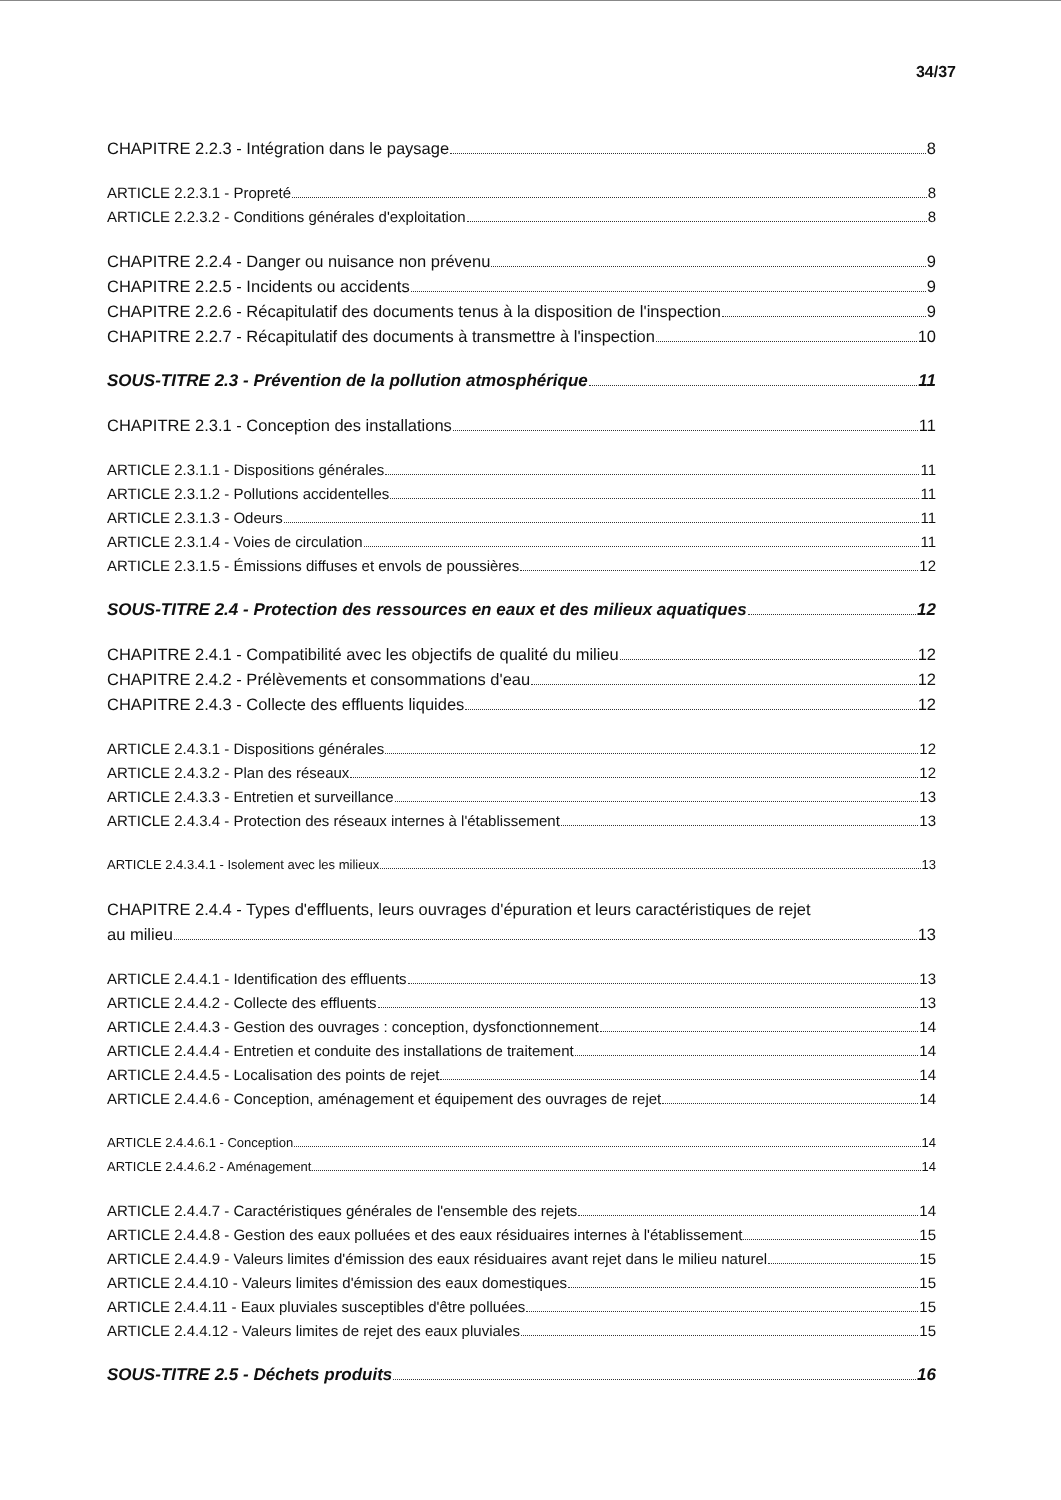34/37
CHAPITRE 2.2.3 - Intégration dans le paysage 8
ARTICLE 2.2.3.1 - Propreté 8
ARTICLE 2.2.3.2 - Conditions générales d'exploitation 8
CHAPITRE 2.2.4 - Danger ou nuisance non prévenu 9
CHAPITRE 2.2.5 - Incidents ou accidents 9
CHAPITRE 2.2.6 - Récapitulatif des documents tenus à la disposition de l'inspection 9
CHAPITRE 2.2.7 - Récapitulatif des documents à transmettre à l'inspection 10
SOUS-TITRE 2.3 - Prévention de la pollution atmosphérique 11
CHAPITRE 2.3.1 - Conception des installations 11
ARTICLE 2.3.1.1 - Dispositions générales 11
ARTICLE 2.3.1.2 - Pollutions accidentelles 11
ARTICLE 2.3.1.3 - Odeurs 11
ARTICLE 2.3.1.4 - Voies de circulation 11
ARTICLE 2.3.1.5 - Émissions diffuses et envols de poussières 12
SOUS-TITRE 2.4 - Protection des ressources en eaux et des milieux aquatiques 12
CHAPITRE 2.4.1 - Compatibilité avec les objectifs de qualité du milieu 12
CHAPITRE 2.4.2 - Prélèvements et consommations d'eau 12
CHAPITRE 2.4.3 - Collecte des effluents liquides 12
ARTICLE 2.4.3.1 - Dispositions générales 12
ARTICLE 2.4.3.2 - Plan des réseaux 12
ARTICLE 2.4.3.3 - Entretien et surveillance 13
ARTICLE 2.4.3.4 - Protection des réseaux internes à l'établissement 13
ARTICLE 2.4.3.4.1 - Isolement avec les milieux 13
CHAPITRE 2.4.4 - Types d'effluents, leurs ouvrages d'épuration et leurs caractéristiques de rejet
au milieu 13
ARTICLE 2.4.4.1 - Identification des effluents 13
ARTICLE 2.4.4.2 - Collecte des effluents 13
ARTICLE 2.4.4.3 - Gestion des ouvrages : conception, dysfonctionnement 14
ARTICLE 2.4.4.4 - Entretien et conduite des installations de traitement 14
ARTICLE 2.4.4.5 - Localisation des points de rejet 14
ARTICLE 2.4.4.6 - Conception, aménagement et équipement des ouvrages de rejet 14
ARTICLE 2.4.4.6.1 - Conception 14
ARTICLE 2.4.4.6.2 - Aménagement 14
ARTICLE 2.4.4.7 - Caractéristiques générales de l'ensemble des rejets 14
ARTICLE 2.4.4.8 - Gestion des eaux polluées et des eaux résiduaires internes à l'établissement 15
ARTICLE 2.4.4.9 - Valeurs limites d'émission des eaux résiduaires avant rejet dans le milieu naturel 15
ARTICLE 2.4.4.10 - Valeurs limites d'émission des eaux domestiques 15
ARTICLE 2.4.4.11 - Eaux pluviales susceptibles d'être polluées 15
ARTICLE 2.4.4.12 - Valeurs limites de rejet des eaux pluviales 15
SOUS-TITRE 2.5 - Déchets produits 16